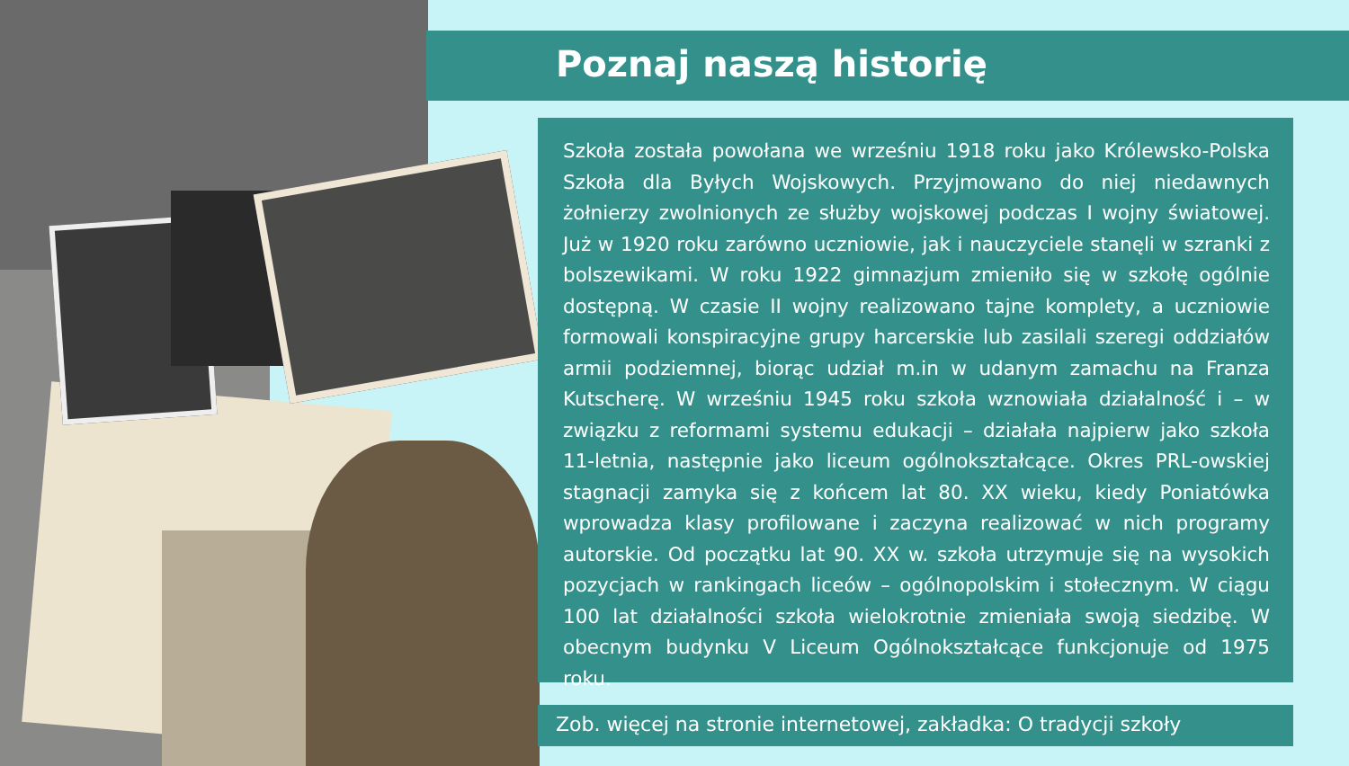Poznaj naszą historię
Szkoła została powołana we wrześniu 1918 roku jako Królewsko-Polska Szkoła dla Byłych Wojskowych. Przyjmowano do niej niedawnych żołnierzy zwolnionych ze służby wojskowej podczas I wojny światowej. Już w 1920 roku zarówno uczniowie, jak i nauczyciele stanęli w szranki z bolszewikami. W roku 1922 gimnazjum zmieniło się w szkołę ogólnie dostępną. W czasie II wojny realizowano tajne komplety, a uczniowie formowali konspiracyjne grupy harcerskie lub zasilali szeregi oddziałów armii podziemnej, biorąc udział m.in w udanym zamachu na Franza Kutscherę. W wrześniu 1945 roku szkoła wznowiała działalność i – w związku z reformami systemu edukacji – działała najpierw jako szkoła 11-letnia, następnie jako liceum ogólnokształcące. Okres PRL-owskiej stagnacji zamyka się z końcem lat 80. XX wieku, kiedy Poniatówka wprowadza klasy profilowane i zaczyna realizować w nich programy autorskie. Od początku lat 90. XX w. szkoła utrzymuje się na wysokich pozycjach w rankingach liceów – ogólnopolskim i stołecznym. W ciągu 100 lat działalności szkoła wielokrotnie zmieniała swoją siedzibę. W obecnym budynku V Liceum Ogólnokształcące funkcjonuje od 1975 roku.
Zob. więcej na stronie internetowej, zakładka: O tradycji szkoły